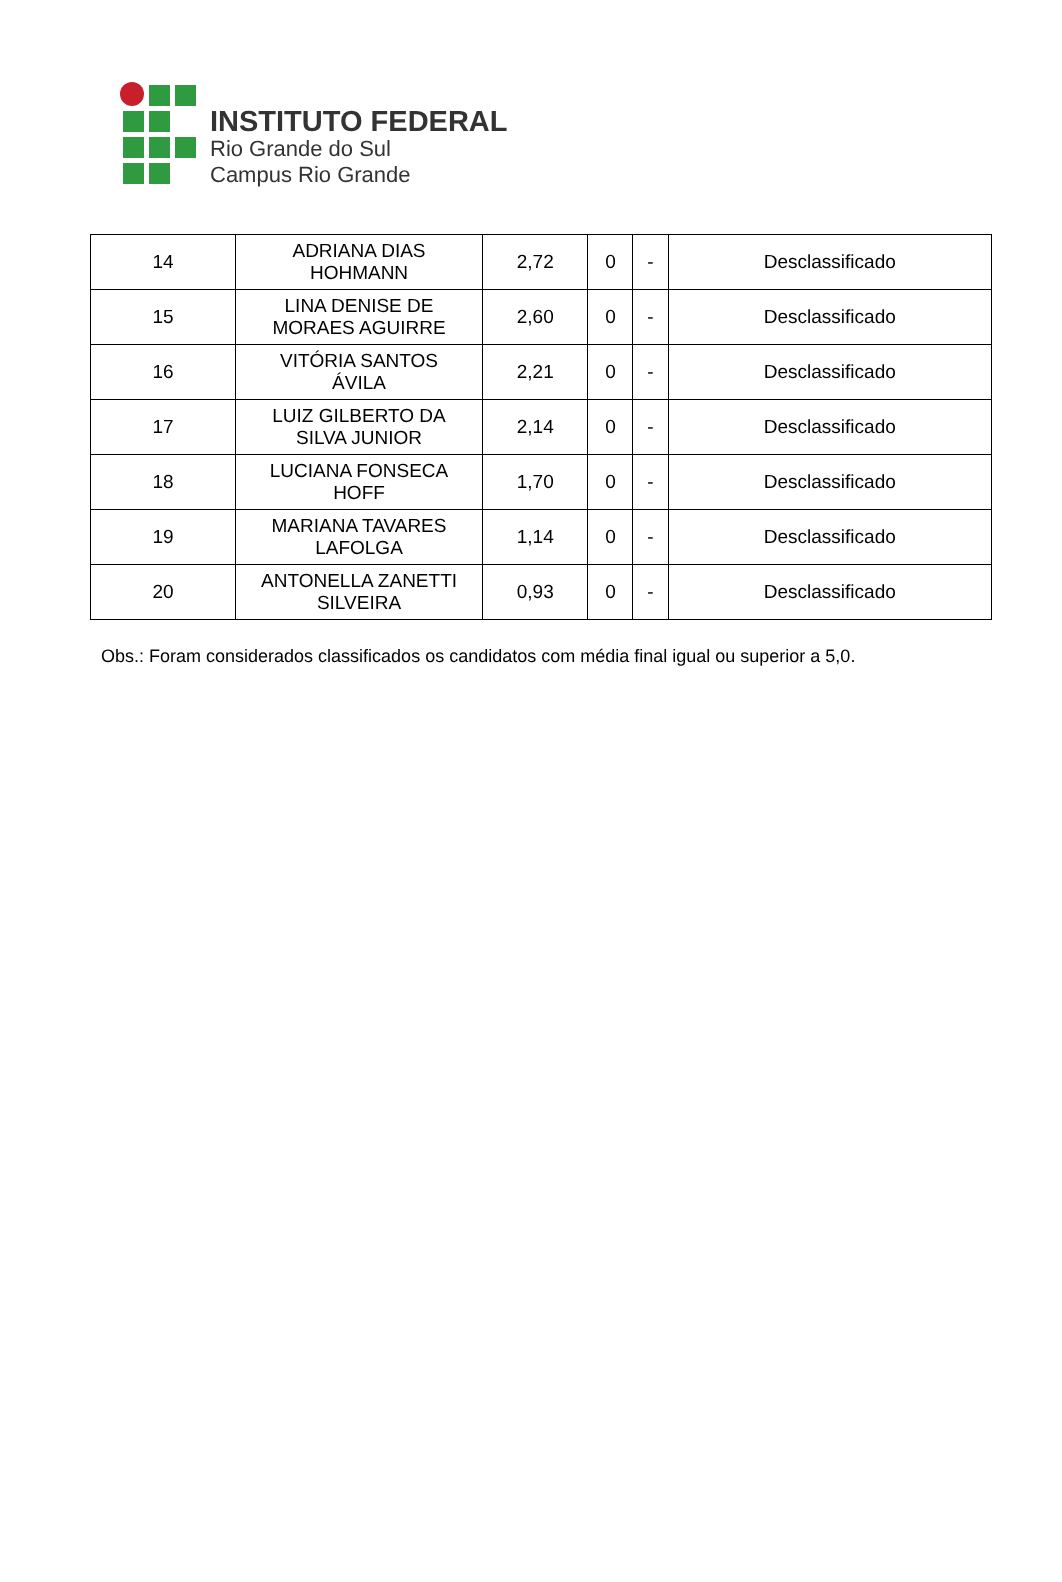INSTITUTO FEDERAL
Rio Grande do Sul
Campus Rio Grande
| 14 | ADRIANA DIAS HOHMANN | 2,72 | 0 | - | Desclassificado |
| 15 | LINA DENISE DE MORAES AGUIRRE | 2,60 | 0 | - | Desclassificado |
| 16 | VITÓRIA SANTOS ÁVILA | 2,21 | 0 | - | Desclassificado |
| 17 | LUIZ GILBERTO DA SILVA JUNIOR | 2,14 | 0 | - | Desclassificado |
| 18 | LUCIANA FONSECA HOFF | 1,70 | 0 | - | Desclassificado |
| 19 | MARIANA TAVARES LAFOLGA | 1,14 | 0 | - | Desclassificado |
| 20 | ANTONELLA ZANETTI SILVEIRA | 0,93 | 0 | - | Desclassificado |
Obs.: Foram considerados classificados os candidatos com média final igual ou superior a 5,0.